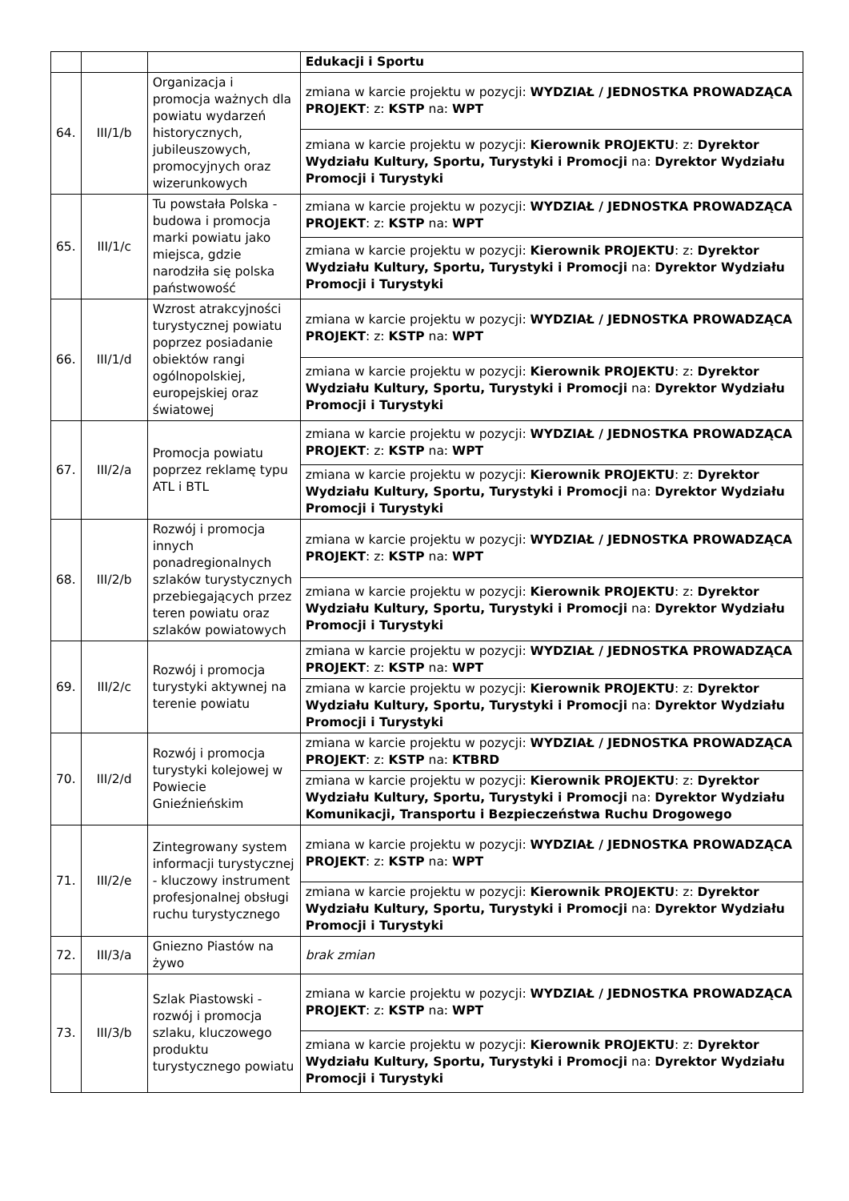| | | | Edukacji i Sportu |
| 64. | III/1/b | Organizacja i promocja ważnych dla powiatu wydarzeń historycznych, jubileuszowych, promocyjnych oraz wizerunkowych | zmiana w karcie projektu w pozycji: WYDZIAŁ / JEDNOSTKA PROWADZĄCA PROJEKT : z: KSTP na: WPT |
| | | | zmiana w karcie projektu w pozycji: Kierownik PROJEKTU : z: Dyrektor Wydziału Kultury, Sportu, Turystyki i Promocji na: Dyrektor Wydziału Promocji i Turystyki |
| 65. | III/1/c | Tu powstała Polska - budowa i promocja marki powiatu jako miejsca, gdzie narodziła się polska państwowość | zmiana w karcie projektu w pozycji: WYDZIAŁ / JEDNOSTKA PROWADZĄCA PROJEKT : z: KSTP na: WPT |
| | | | zmiana w karcie projektu w pozycji: Kierownik PROJEKTU : z: Dyrektor Wydziału Kultury, Sportu, Turystyki i Promocji na: Dyrektor Wydziału Promocji i Turystyki |
| 66. | III/1/d | Wzrost atrakcyjności turystycznej powiatu poprzez posiadanie obiektów rangi ogólnopolskiej, europejskiej oraz światowej | zmiana w karcie projektu w pozycji: WYDZIAŁ / JEDNOSTKA PROWADZĄCA PROJEKT : z: KSTP na: WPT |
| | | | zmiana w karcie projektu w pozycji: Kierownik PROJEKTU : z: Dyrektor Wydziału Kultury, Sportu, Turystyki i Promocji na: Dyrektor Wydziału Promocji i Turystyki |
| 67. | III/2/a | Promocja powiatu poprzez reklamę typu ATL i BTL | zmiana w karcie projektu w pozycji: WYDZIAŁ / JEDNOSTKA PROWADZĄCA PROJEKT : z: KSTP na: WPT |
| | | | zmiana w karcie projektu w pozycji: Kierownik PROJEKTU : z: Dyrektor Wydziału Kultury, Sportu, Turystyki i Promocji na: Dyrektor Wydziału Promocji i Turystyki |
| 68. | III/2/b | Rozwój i promocja innych ponadregionalnych szlaków turystycznych przebiegających przez teren powiatu oraz szlaków powiatowych | zmiana w karcie projektu w pozycji: WYDZIAŁ / JEDNOSTKA PROWADZĄCA PROJEKT : z: KSTP na: WPT |
| | | | zmiana w karcie projektu w pozycji: Kierownik PROJEKTU : z: Dyrektor Wydziału Kultury, Sportu, Turystyki i Promocji na: Dyrektor Wydziału Promocji i Turystyki |
| 69. | III/2/c | Rozwój i promocja turystyki aktywnej na terenie powiatu | zmiana w karcie projektu w pozycji: WYDZIAŁ / JEDNOSTKA PROWADZĄCA PROJEKT : z: KSTP na: WPT |
| | | | zmiana w karcie projektu w pozycji: Kierownik PROJEKTU : z: Dyrektor Wydziału Kultury, Sportu, Turystyki i Promocji na: Dyrektor Wydziału Promocji i Turystyki |
| 70. | III/2/d | Rozwój i promocja turystyki kolejowej w Powiecie Gnieźnieńskim | zmiana w karcie projektu w pozycji: WYDZIAŁ / JEDNOSTKA PROWADZĄCA PROJEKT : z: KSTP na: KTBRD |
| | | | zmiana w karcie projektu w pozycji: Kierownik PROJEKTU : z: Dyrektor Wydziału Kultury, Sportu, Turystyki i Promocji na: Dyrektor Wydziału Komunikacji, Transportu i Bezpieczeństwa Ruchu Drogowego |
| 71. | III/2/e | Zintegrowany system informacji turystycznej - kluczowy instrument profesjonalnej obsługi ruchu turystycznego | zmiana w karcie projektu w pozycji: WYDZIAŁ / JEDNOSTKA PROWADZĄCA PROJEKT : z: KSTP na: WPT |
| | | | zmiana w karcie projektu w pozycji: Kierownik PROJEKTU : z: Dyrektor Wydziału Kultury, Sportu, Turystyki i Promocji na: Dyrektor Wydziału Promocji i Turystyki |
| 72. | III/3/a | Gniezno Piastów na żywo | brak zmian |
| 73. | III/3/b | Szlak Piastowski - rozwój i promocja szlaku, kluczowego produktu turystycznego powiatu | zmiana w karcie projektu w pozycji: WYDZIAŁ / JEDNOSTKA PROWADZĄCA PROJEKT : z: KSTP na: WPT |
| | | | zmiana w karcie projektu w pozycji: Kierownik PROJEKTU : z: Dyrektor Wydziału Kultury, Sportu, Turystyki i Promocji na: Dyrektor Wydziału Promocji i Turystyki |